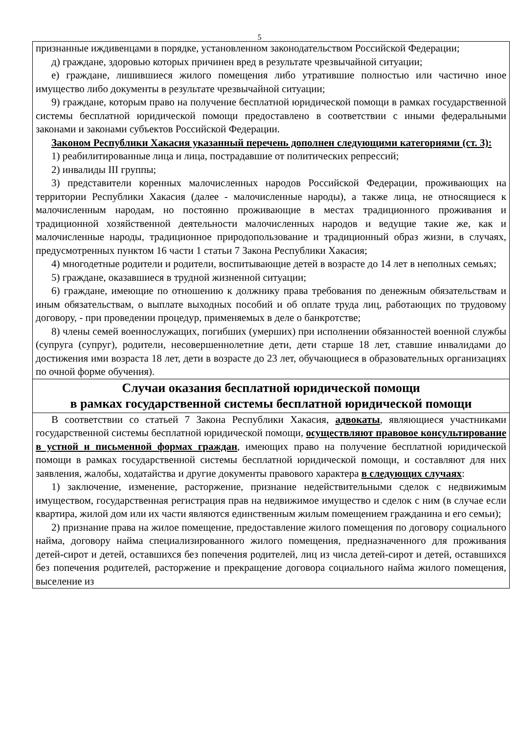5
| признанные иждивенцами в порядке, установленном законодательством Российской Федерации; д) граждане, здоровью которых причинен вред в результате чрезвычайной ситуации; е) граждане, лишившиеся жилого помещения либо утратившие полностью или частично иное имущество либо документы в результате чрезвычайной ситуации; 9) граждане, которым право на получение бесплатной юридической помощи в рамках государственной системы бесплатной юридической помощи предоставлено в соответствии с иными федеральными законами и законами субъектов Российской Федерации. Законом Республики Хакасия указанный перечень дополнен следующими категориями (ст. 3): 1) реабилитированные лица и лица, пострадавшие от политических репрессий; 2) инвалиды III группы; 3) представители коренных малочисленных народов Российской Федерации, проживающих на территории Республики Хакасия (далее - малочисленные народы), а также лица, не относящиеся к малочисленным народам, но постоянно проживающие в местах традиционного проживания и традиционной хозяйственной деятельности малочисленных народов и ведущие такие же, как и малочисленные народы, традиционное природопользование и традиционный образ жизни, в случаях, предусмотренных пунктом 16 части 1 статьи 7 Закона Республики Хакасия; 4) многодетные родители и родители, воспитывающие детей в возрасте до 14 лет в неполных семьях; 5) граждане, оказавшиеся в трудной жизненной ситуации; 6) граждане, имеющие по отношению к должнику права требования по денежным обязательствам и иным обязательствам, о выплате выходных пособий и об оплате труда лиц, работающих по трудовому договору, - при проведении процедур, применяемых в деле о банкротстве; 8) члены семей военнослужащих, погибших (умерших) при исполнении обязанностей военной службы (супруга (супруг), родители, несовершеннолетние дети, дети старше 18 лет, ставшие инвалидами до достижения ими возраста 18 лет, дети в возрасте до 23 лет, обучающиеся в образовательных организациях по очной форме обучения). |
| Случаи оказания бесплатной юридической помощи в рамках государственной системы бесплатной юридической помощи |
| В соответствии со статьей 7 Закона Республики Хакасия, адвокаты , являющиеся участниками государственной системы бесплатной юридической помощи, осуществляют правовое консультирование в устной и письменной формах граждан , имеющих право на получение бесплатной юридической помощи в рамках государственной системы бесплатной юридической помощи, и составляют для них заявления, жалобы, ходатайства и другие документы правового характера в следующих случаях : 1) заключение, изменение, расторжение, признание недействительными сделок с недвижимым имуществом, государственная регистрация прав на недвижимое имущество и сделок с ним (в случае если квартира, жилой дом или их части являются единственным жилым помещением гражданина и его семьи); 2) признание права на жилое помещение, предоставление жилого помещения по договору социального найма, договору найма специализированного жилого помещения, предназначенного для проживания детей-сирот и детей, оставшихся без попечения родителей, лиц из числа детей-сирот и детей, оставшихся без попечения родителей, расторжение и прекращение договора социального найма жилого помещения, выселение из |